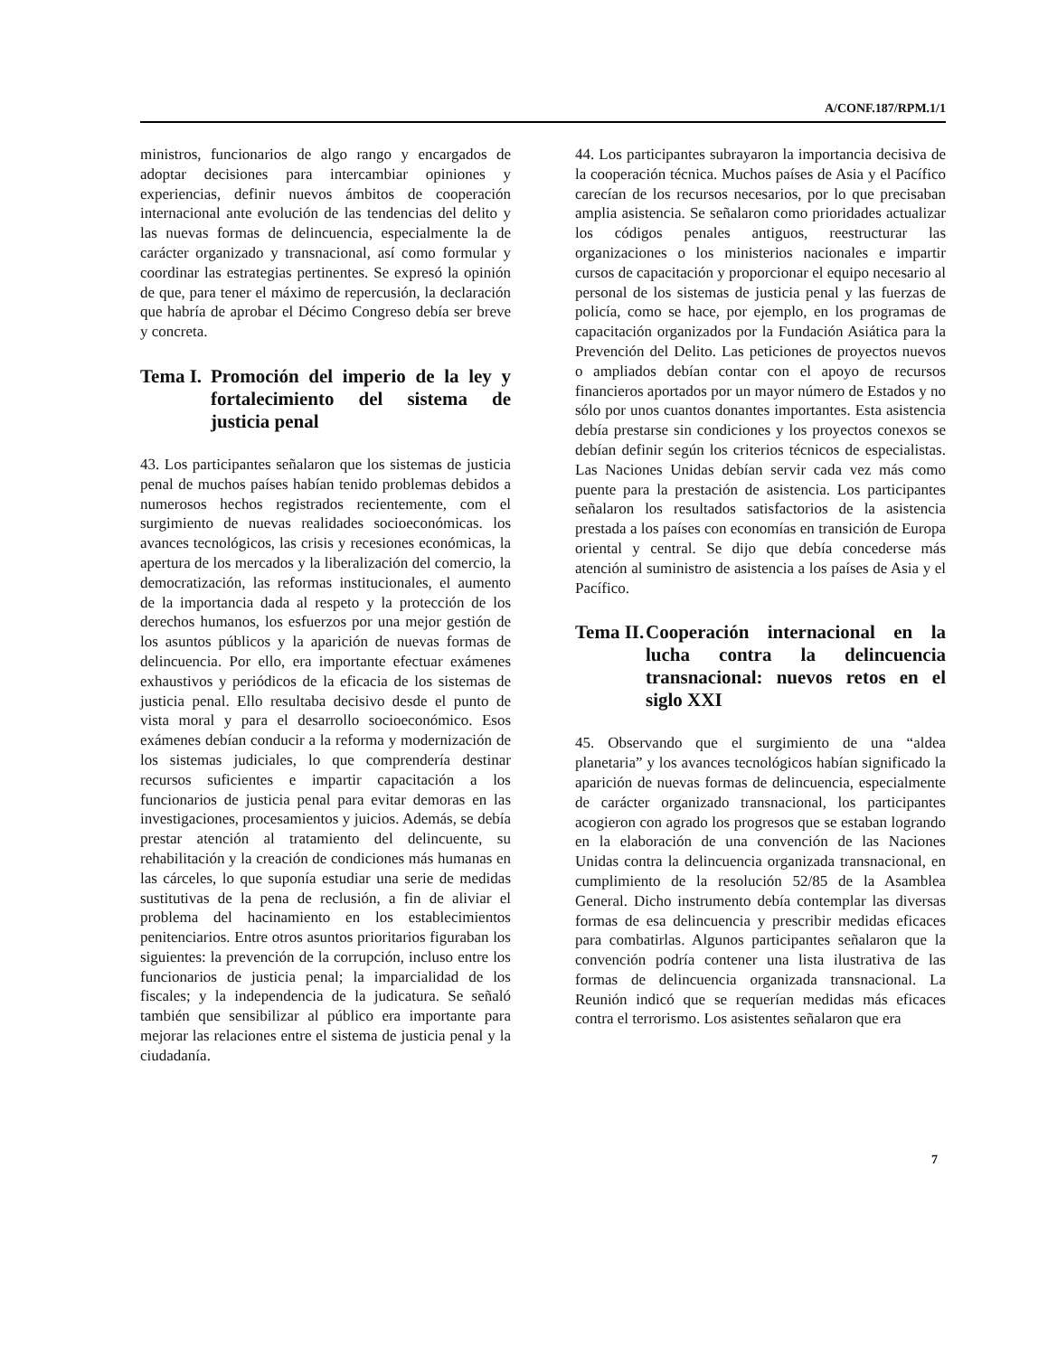A/CONF.187/RPM.1/1
ministros, funcionarios de algo rango y encargados de adoptar decisiones para intercambiar opiniones y experiencias, definir nuevos ámbitos de cooperación internacional ante evolución de las tendencias del delito y las nuevas formas de delincuencia, especialmente la de carácter organizado y transnacional, así como formular y coordinar las estrategias pertinentes. Se expresó la opinión de que, para tener el máximo de repercusión, la declaración que habría de aprobar el Décimo Congreso debía ser breve y concreta.
Tema I. Promoción del imperio de la ley y fortalecimiento del sistema de justicia penal
43. Los participantes señalaron que los sistemas de justicia penal de muchos países habían tenido problemas debidos a numerosos hechos registrados recientemente, com el surgimiento de nuevas realidades socioeconómicas. los avances tecnológicos, las crisis y recesiones económicas, la apertura de los mercados y la liberalización del comercio, la democratización, las reformas institucionales, el aumento de la importancia dada al respeto y la protección de los derechos humanos, los esfuerzos por una mejor gestión de los asuntos públicos y la aparición de nuevas formas de delincuencia. Por ello, era importante efectuar exámenes exhaustivos y periódicos de la eficacia de los sistemas de justicia penal. Ello resultaba decisivo desde el punto de vista moral y para el desarrollo socioeconómico. Esos exámenes debían conducir a la reforma y modernización de los sistemas judiciales, lo que comprendería destinar recursos suficientes e impartir capacitación a los funcionarios de justicia penal para evitar demoras en las investigaciones, procesamientos y juicios. Además, se debía prestar atención al tratamiento del delincuente, su rehabilitación y la creación de condiciones más humanas en las cárceles, lo que suponía estudiar una serie de medidas sustitutivas de la pena de reclusión, a fin de aliviar el problema del hacinamiento en los establecimientos penitenciarios. Entre otros asuntos prioritarios figuraban los siguientes: la prevención de la corrupción, incluso entre los funcionarios de justicia penal; la imparcialidad de los fiscales; y la independencia de la judicatura. Se señaló también que sensibilizar al público era importante para mejorar las relaciones entre el sistema de justicia penal y la ciudadanía.
44. Los participantes subrayaron la importancia decisiva de la cooperación técnica. Muchos países de Asia y el Pacífico carecían de los recursos necesarios, por lo que precisaban amplia asistencia. Se señalaron como prioridades actualizar los códigos penales antiguos, reestructurar las organizaciones o los ministerios nacionales e impartir cursos de capacitación y proporcionar el equipo necesario al personal de los sistemas de justicia penal y las fuerzas de policía, como se hace, por ejemplo, en los programas de capacitación organizados por la Fundación Asiática para la Prevención del Delito. Las peticiones de proyectos nuevos o ampliados debían contar con el apoyo de recursos financieros aportados por un mayor número de Estados y no sólo por unos cuantos donantes importantes. Esta asistencia debía prestarse sin condiciones y los proyectos conexos se debían definir según los criterios técnicos de especialistas. Las Naciones Unidas debían servir cada vez más como puente para la prestación de asistencia. Los participantes señalaron los resultados satisfactorios de la asistencia prestada a los países con economías en transición de Europa oriental y central. Se dijo que debía concederse más atención al suministro de asistencia a los países de Asia y el Pacífico.
Tema II. Cooperación internacional en la lucha contra la delincuencia transnacional: nuevos retos en el siglo XXI
45. Observando que el surgimiento de una “aldea planetaria” y los avances tecnológicos habían significado la aparición de nuevas formas de delincuencia, especialmente de carácter organizado transnacional, los participantes acogieron con agrado los progresos que se estaban logrando en la elaboración de una convención de las Naciones Unidas contra la delincuencia organizada transnacional, en cumplimiento de la resolución 52/85 de la Asamblea General. Dicho instrumento debía contemplar las diversas formas de esa delincuencia y prescribir medidas eficaces para combatirlas. Algunos participantes señalaron que la convención podría contener una lista ilustrativa de las formas de delincuencia organizada transnacional. La Reunión indicó que se requerían medidas más eficaces contra el terrorismo. Los asistentes señalaron que era
7